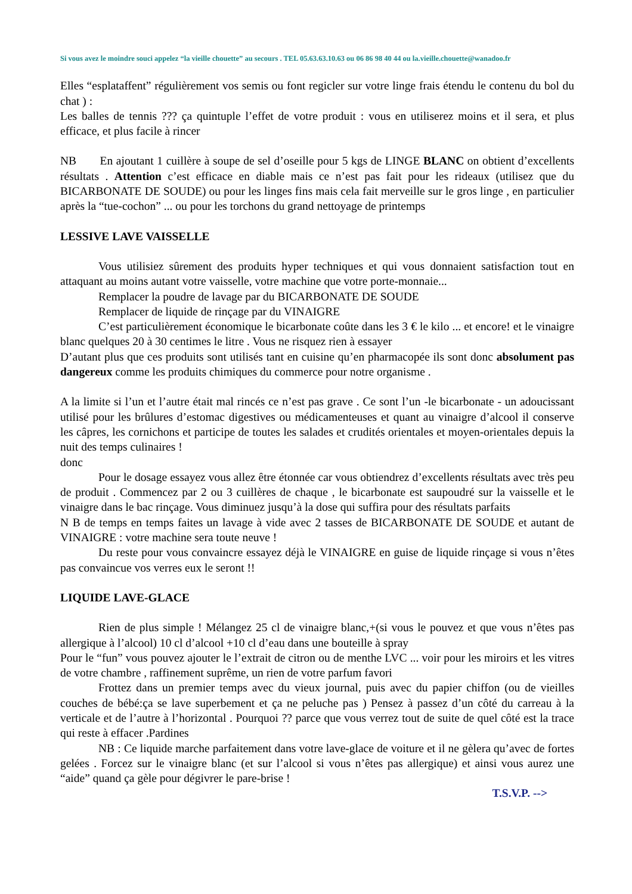Si vous avez le moindre souci appelez “la vieille chouette” au secours . TEL 05.63.63.10.63 ou 06 86 98 40 44 ou la.vieille.chouette@wanadoo.fr
Elles “esplataffent” régulièrement vos semis ou font regicler sur votre linge frais étendu le contenu du bol du chat ) :
Les balles de tennis ??? ça quintuple l’effet de votre produit : vous en utiliserez moins et il sera, et plus efficace, et plus facile à rincer
NB En ajoutant 1 cuillère à soupe de sel d’oseille pour 5 kgs de LINGE BLANC on obtient d’excellents résultats . Attention c’est efficace en diable mais ce n’est pas fait pour les rideaux (utilisez que du BICARBONATE DE SOUDE) ou pour les linges fins mais cela fait merveille sur le gros linge , en particulier après la “tue-cochon” ... ou pour les torchons du grand nettoyage de printemps
LESSIVE LAVE VAISSELLE
Vous utilisiez sûrement des produits hyper techniques et qui vous donnaient satisfaction tout en attaquant au moins autant votre vaisselle, votre machine que votre porte-monnaie...
Remplacer la poudre de lavage par du BICARBONATE DE SOUDE
Remplacer de liquide de rinçage par du VINAIGRE
C’est particulièrement économique le bicarbonate coûte dans les 3 € le kilo ... et encore! et le vinaigre blanc quelques 20 à 30 centimes le litre . Vous ne risquez rien à essayer
D’autant plus que ces produits sont utilisés tant en cuisine qu’en pharmacopée ils sont donc absolument pas dangereux comme les produits chimiques du commerce pour notre organisme .
A la limite si l’un et l’autre était mal rincés ce n’est pas grave . Ce sont l’un -le bicarbonate - un adoucissant utilisé pour les brûlures d’estomac digestives ou médicamenteuses et quant au vinaigre d’alcool il conserve les câpres, les cornichons et participe de toutes les salades et crudités orientales et moyen-orientales depuis la nuit des temps culinaires !
donc
Pour le dosage essayez vous allez être étonnée car vous obtiendrez d’excellents résultats avec très peu de produit . Commencez par 2 ou 3 cuillères de chaque , le bicarbonate est saupoudré sur la vaisselle et le vinaigre dans le bac rinçage. Vous diminuez jusqu’à la dose qui suffira pour des résultats parfaits
N B de temps en temps faites un lavage à vide avec 2 tasses de BICARBONATE DE SOUDE et autant de VINAIGRE : votre machine sera toute neuve !
Du reste pour vous convaincre essayez déjà le VINAIGRE en guise de liquide rinçage si vous n’êtes pas convaincue vos verres eux le seront !!
LIQUIDE LAVE-GLACE
Rien de plus simple ! Mélangez 25 cl de vinaigre blanc,+(si vous le pouvez et que vous n’êtes pas allergique à l’alcool) 10 cl d’alcool +10 cl d’eau dans une bouteille à spray
Pour le “fun” vous pouvez ajouter le l’extrait de citron ou de menthe LVC ... voir pour les miroirs et les vitres de votre chambre , raffinement suprême, un rien de votre parfum favori
Frottez dans un premier temps avec du vieux journal, puis avec du papier chiffon (ou de vieilles couches de bébé:ça se lave superbement et ça ne peluche pas ) Pensez à passez d’un côté du carreau à la verticale et de l’autre à l’horizontal . Pourquoi ?? parce que vous verrez tout de suite de quel côté est la trace qui reste à effacer .Pardines
NB : Ce liquide marche parfaitement dans votre lave-glace de voiture et il ne gèlera qu’avec de fortes gelées . Forcez sur le vinaigre blanc (et sur l’alcool si vous n’êtes pas allergique) et ainsi vous aurez une “aide” quand ça gèle pour dégivrer le pare-brise !
T.S.V.P. -->